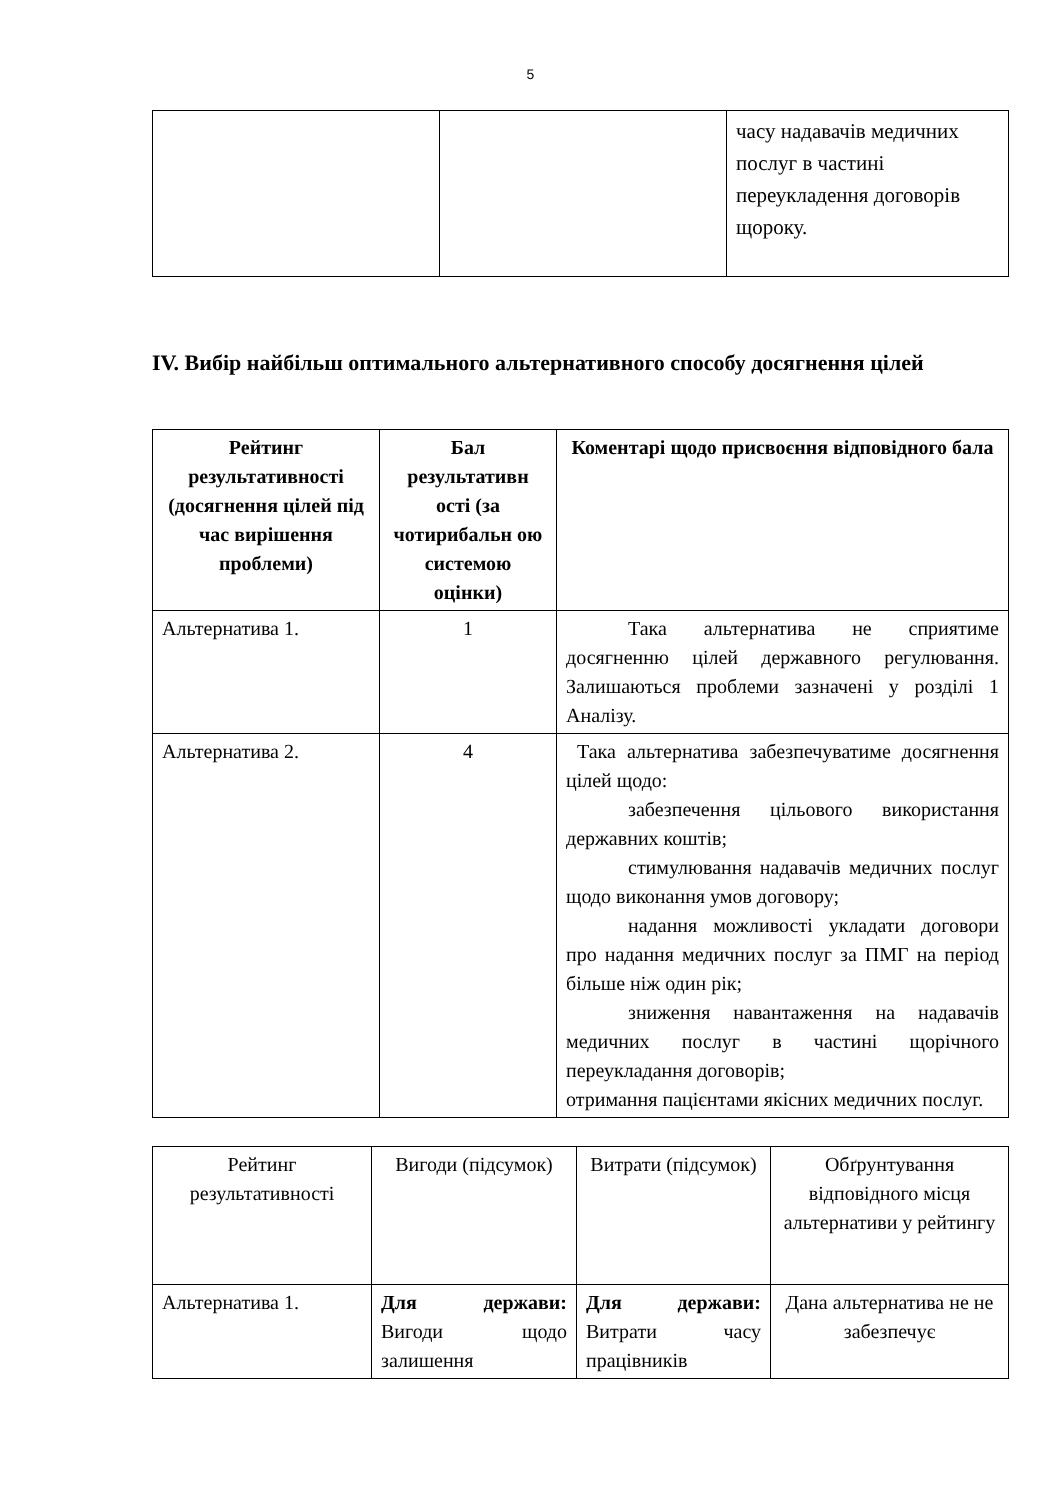5
| | | часу надавачів медичних послуг в частині переукладення договорів щороку. |
IV. Вибір найбільш оптимального альтернативного способу досягнення цілей
| Рейтинг результативності (досягнення цілей під час вирішення проблеми) | Бал результативн ості (за чотирибальн ою системою оцінки) | Коментарі щодо присвоєння відповідного бала |
| --- | --- | --- |
| Альтернатива 1. | 1 | Така альтернатива не сприятиме досягненню цілей державного регулювання. Залишаються проблеми зазначені у розділі 1 Аналізу. |
| Альтернатива 2. | 4 | Така альтернатива забезпечуватиме досягнення цілей щодо: забезпечення цільового використання державних коштів; стимулювання надавачів медичних послуг щодо виконання умов договору; надання можливості укладати договори про надання медичних послуг за ПМГ на період більше ніж один рік; зниження навантаження на надавачів медичних послуг в частині щорічного переукладання договорів; отримання пацієнтами якісних медичних послуг. |
| Рейтинг результативності | Вигоди (підсумок) | Витрати (підсумок) | Обґрунтування відповідного місця альтернативи у рейтингу |
| Альтернатива 1. | Для держави: Вигоди щодо залишення | Для держави: Витрати часу працівників | Дана альтернатива не не забезпечує |